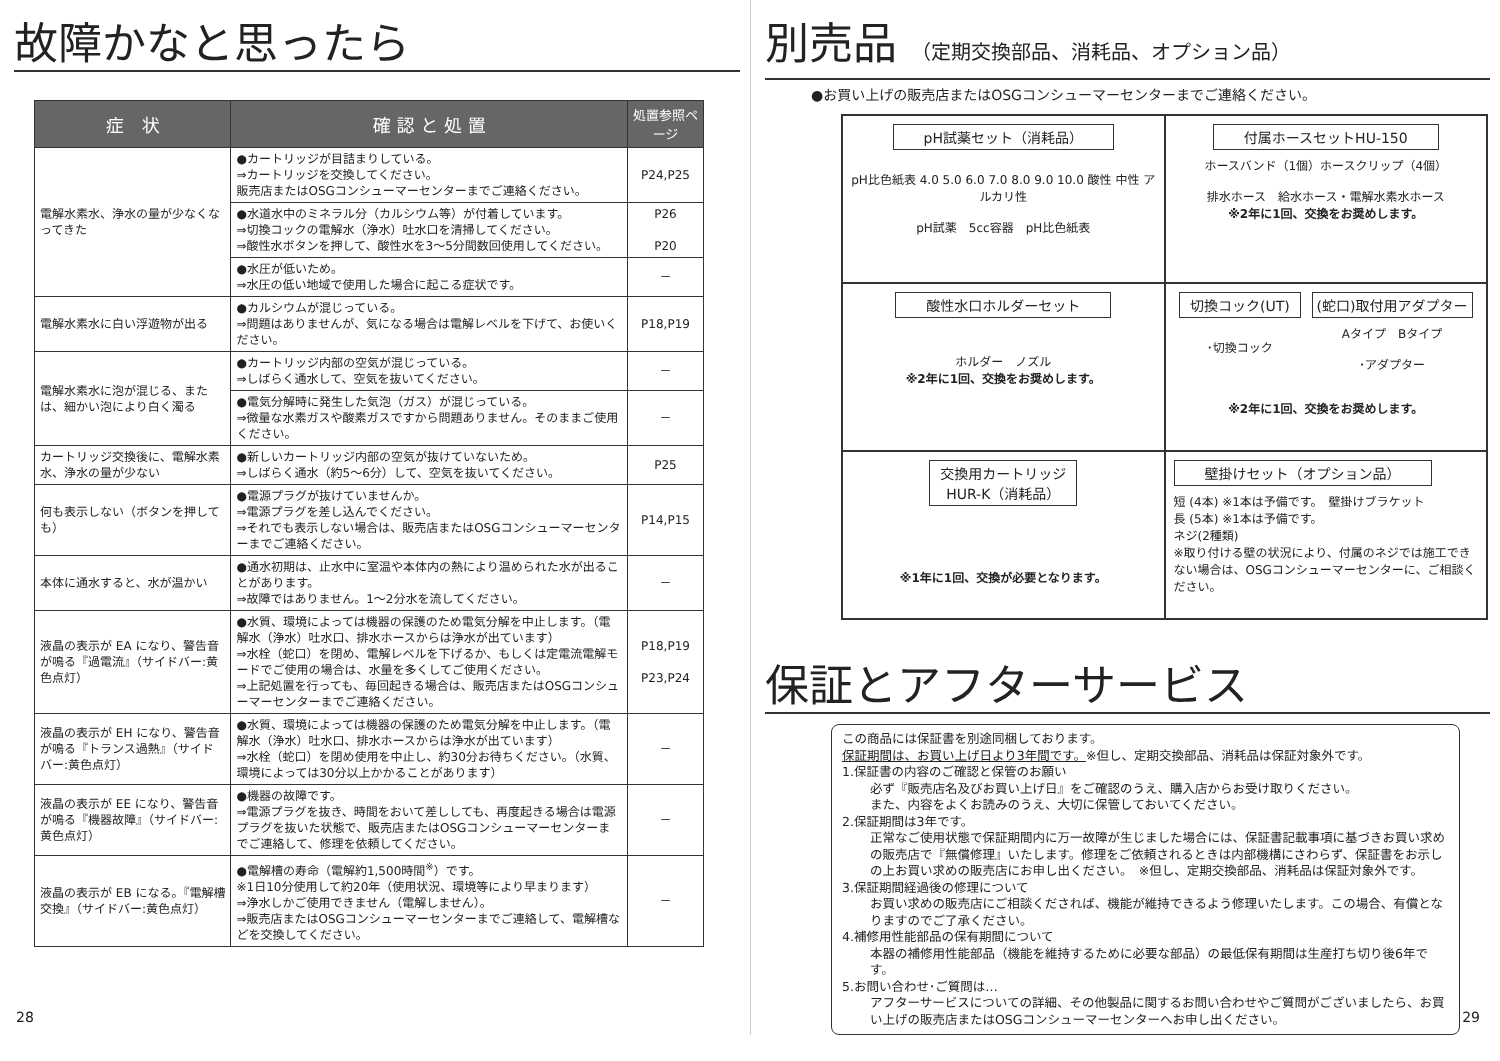故障かなと思ったら
| 症 状 | 確 認 と 処 置 | 処置参照ページ |
| --- | --- | --- |
| 電解水素水、浄水の量が少なくなってきた | ●カートリッジが目詰まりしている。 ⇒カートリッジを交換してください。 販売店またはOSGコンシューマーセンターまでご連絡ください。 | P24,P25 |
| | ●水道水中のミネラル分（カルシウム等）が付着しています。 ⇒切換コックの電解水（浄水）吐水口を清掃してください。 ⇒酸性水ボタンを押して、酸性水を3～5分間数回使用してください。 | P26 P20 |
| | ●水圧が低いため。 ⇒水圧の低い地域で使用した場合に起こる症状です。 | － |
| 電解水素水に白い浮遊物が出る | ●カルシウムが混じっている。 ⇒問題はありませんが、気になる場合は電解レベルを下げて、お使いください。 | P18,P19 |
| 電解水素水に泡が混じる、または、細かい泡により白く濁る | ●カートリッジ内部の空気が混じっている。 ⇒しばらく通水して、空気を抜いてください。 | － |
| | ●電気分解時に発生した気泡（ガス）が混じっている。 ⇒微量な水素ガスや酸素ガスですから問題ありません。そのままご使用ください。 | － |
| カートリッジ交換後に、電解水素水、浄水の量が少ない | ●新しいカートリッジ内部の空気が抜けていないため。 ⇒しばらく通水（約5～6分）して、空気を抜いてください。 | P25 |
| 何も表示しない（ボタンを押しても） | ●電源プラグが抜けていませんか。 ⇒電源プラグを差し込んでください。 ⇒それでも表示しない場合は、販売店またはOSGコンシューマーセンターまでご連絡ください。 | P14,P15 |
| 本体に通水すると、水が温かい | ●通水初期は、止水中に室温や本体内の熱により温められた水が出ることがあります。 ⇒故障ではありません。1～2分水を流してください。 | － |
| 液晶の表示が EA になり、警告音が鳴る『過電流』（サイドバー:黄色点灯） | ●水質、環境によっては機器の保護のため電気分解を中止します。（電解水（浄水）吐水口、排水ホースからは浄水が出ています） ⇒水栓（蛇口）を閉め、電解レベルを下げるか、もしくは定電流電解モードでご使用の場合は、水量を多くしてご使用ください。 ⇒上記処置を行っても、毎回起きる場合は、販売店またはOSGコンシューマーセンターまでご連絡ください。 | P18,P19 P23,P24 |
| 液晶の表示が EH になり、警告音が鳴る『トランス過熱』（サイドバー:黄色点灯） | ●水質、環境によっては機器の保護のため電気分解を中止します。（電解水（浄水）吐水口、排水ホースからは浄水が出ています） ⇒水栓（蛇口）を閉め使用を中止し、約30分お待ちください。（水質、環境によっては30分以上かかることがあります） | － |
| 液晶の表示が EE になり、警告音が鳴る『機器故障』（サイドバー:黄色点灯） | ●機器の故障です。 ⇒電源プラグを抜き、時間をおいて差ししても、再度起きる場合は電源プラグを抜いた状態で、販売店またはOSGコンシューマーセンターまでご連絡して、修理を依頼してください。 | － |
| 液晶の表示が EB になる。『電解槽交換』（サイドバー:黄色点灯） | ●電解槽の寿命（電解約1,500時間<sup>※</sup>）です。 ※1日10分使用して約20年（使用状況、環境等により早まります） ⇒浄水しかご使用できません（電解しません）。 ⇒販売店またはOSGコンシューマーセンターまでご連絡して、電解槽などを交換してください。 | － |
28
別売品 （定期交換部品、消耗品、オプション品）
●お買い上げの販売店またはOSGコンシューマーセンターまでご連絡ください。
pH試薬セット（消耗品）
pH比色紙表 4.0 5.0 6.0 7.0 8.0 9.0 10.0 酸性 中性 アルカリ性
pH試薬　5cc容器　pH比色紙表
付属ホースセットHU-150
ホースバンド（1個）ホースクリップ（4個）
排水ホース　給水ホース・電解水素水ホース
※2年に1回、交換をお奨めします。
酸性水口ホルダーセット
ホルダー　ノズル
※2年に1回、交換をお奨めします。
切換コック(UT)
･切換コック
(蛇口)取付用アダプター
Aタイプ　Bタイプ
･アダプター
※2年に1回、交換をお奨めします。
交換用カートリッジ
HUR-K（消耗品）
※1年に1回、交換が必要となります。
壁掛けセット（オプション品）
短 (4本) ※1本は予備です。　壁掛けブラケット
長 (5本) ※1本は予備です。
ネジ(2種類)
※取り付ける壁の状況により、付属のネジでは施工できない場合は、OSGコンシューマーセンターに、ご相談ください。
保証とアフターサービス
この商品には保証書を別途同梱しております。
保証期間は、お買い上げ日より3年間です。※但し、定期交換部品、消耗品は保証対象外です。
1.保証書の内容のご確認と保管のお願い
必ず『販売店名及びお買い上げ日』をご確認のうえ、購入店からお受け取りください。
また、内容をよくお読みのうえ、大切に保管しておいてください。
2.保証期間は3年です。
正常なご使用状態で保証期間内に万一故障が生じました場合には、保証書記載事項に基づきお買い求めの販売店で『無償修理』いたします。修理をご依頼されるときは内部機構にさわらず、保証書をお示しの上お買い求めの販売店にお申し出ください。　※但し、定期交換部品、消耗品は保証対象外です。
3.保証期間経過後の修理について
お買い求めの販売店にご相談くだされば、機能が維持できるよう修理いたします。この場合、有償となりますのでご了承ください。
4.補修用性能部品の保有期間について
本器の補修用性能部品（機能を維持するために必要な部品）の最低保有期間は生産打ち切り後6年です。
5.お問い合わせ･ご質問は…
アフターサービスについての詳細、その他製品に関するお問い合わせやご質問がございましたら、お買い上げの販売店またはOSGコンシューマーセンターへお申し出ください。
29